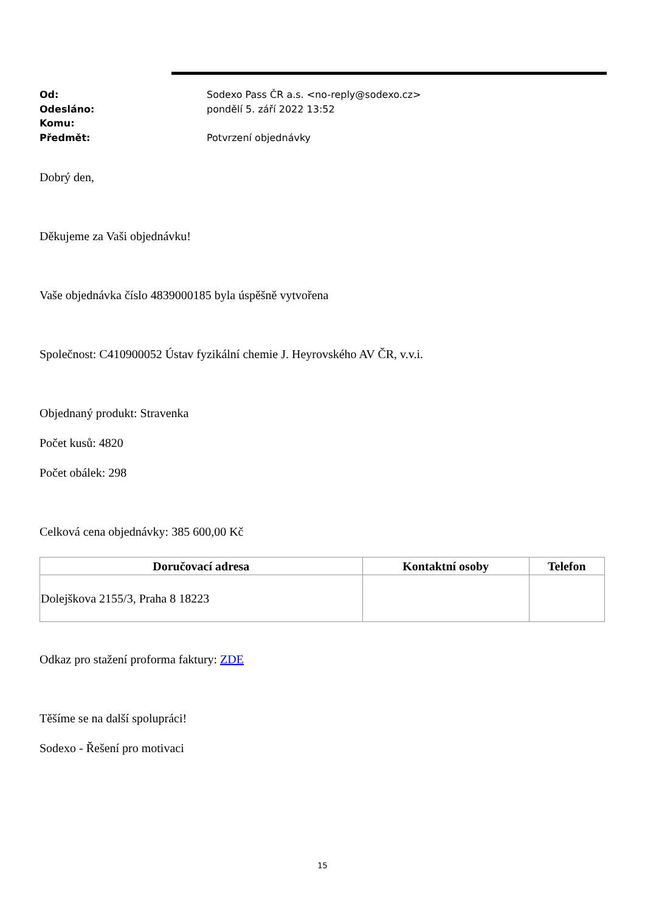Od: Sodexo Pass ČR a.s. <no-reply@sodexo.cz>
Odesláno: pondělí 5. září 2022 13:52
Komu:
Předmět: Potvrzení objednávky
Dobrý den,
Děkujeme za Vaši objednávku!
Vaše objednávka číslo 4839000185 byla úspěšně vytvořena
Společnost: C410900052 Ústav fyzikální chemie J. Heyrovského AV ČR, v.v.i.
Objednaný produkt: Stravenka
Počet kusů: 4820
Počet obálek: 298
Celková cena objednávky: 385 600,00 Kč
| Doručovací adresa | Kontaktní osoby | Telefon |
| --- | --- | --- |
| Dolejškova 2155/3, Praha 8 18223 | | |
Odkaz pro stažení proforma faktury: ZDE
Těšíme se na další spolupráci!
Sodexo - Řešení pro motivaci
15